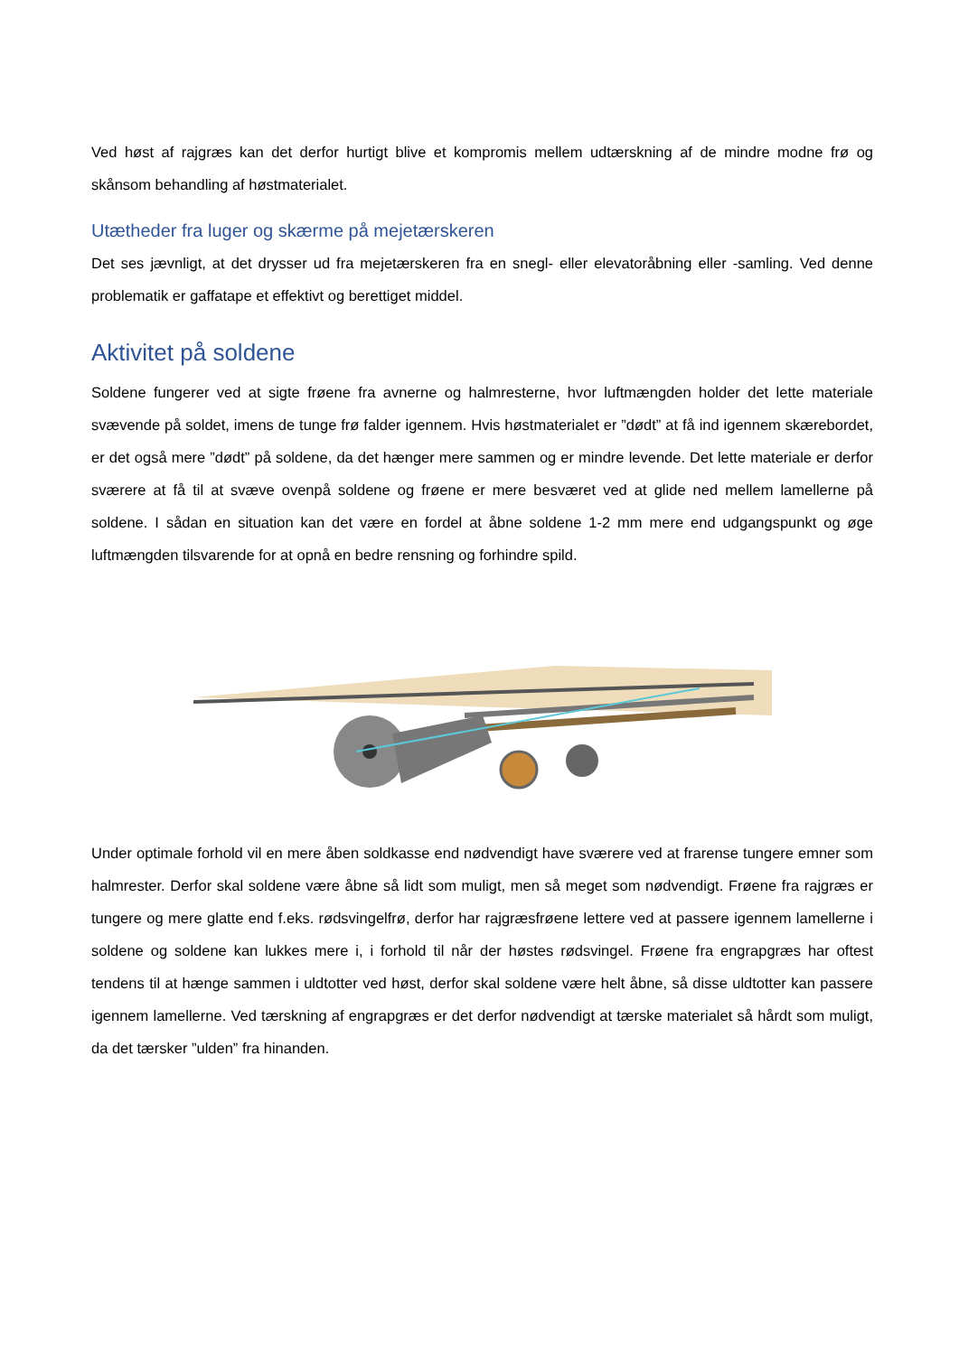Ved høst af rajgræs kan det derfor hurtigt blive et kompromis mellem udtærskning af de mindre modne frø og skånsom behandling af høstmaterialet.
Utætheder fra luger og skærme på mejetærskeren
Det ses jævnligt, at det drysser ud fra mejetærskeren fra en snegl- eller elevatoråbning eller -samling. Ved denne problematik er gaffatape et effektivt og berettiget middel.
Aktivitet på soldene
Soldene fungerer ved at sigte frøene fra avnerne og halmresterne, hvor luftmængden holder det lette materiale svævende på soldet, imens de tunge frø falder igennem. Hvis høstmaterialet er ”dødt” at få ind igennem skærebordet, er det også mere ”dødt” på soldene, da det hænger mere sammen og er mindre levende. Det lette materiale er derfor sværere at få til at svæve ovenpå soldene og frøene er mere besværet ved at glide ned mellem lamellerne på soldene. I sådan en situation kan det være en fordel at åbne soldene 1-2 mm mere end udgangspunkt og øge luftmængden tilsvarende for at opnå en bedre rensning og forhindre spild.
Under optimale forhold vil en mere åben soldkasse end nødvendigt have sværere ved at frarense tungere emner som halmrester. Derfor skal soldene være åbne så lidt som muligt, men så meget som nødvendigt. Frøene fra rajgræs er tungere og mere glatte end f.eks. rødsvingelfrø, derfor har rajgræsfrøene lettere ved at passere igennem lamellerne i soldene og soldene kan lukkes mere i, i forhold til når der høstes rødsvingel. Frøene fra engrapgræs har oftest tendens til at hænge sammen i uldtotter ved høst, derfor skal soldene være helt åbne, så disse uldtotter kan passere igennem lamellerne. Ved tærskning af engrapgræs er det derfor nødvendigt at tærske materialet så hårdt som muligt, da det tærsker ”ulden” fra hinanden.